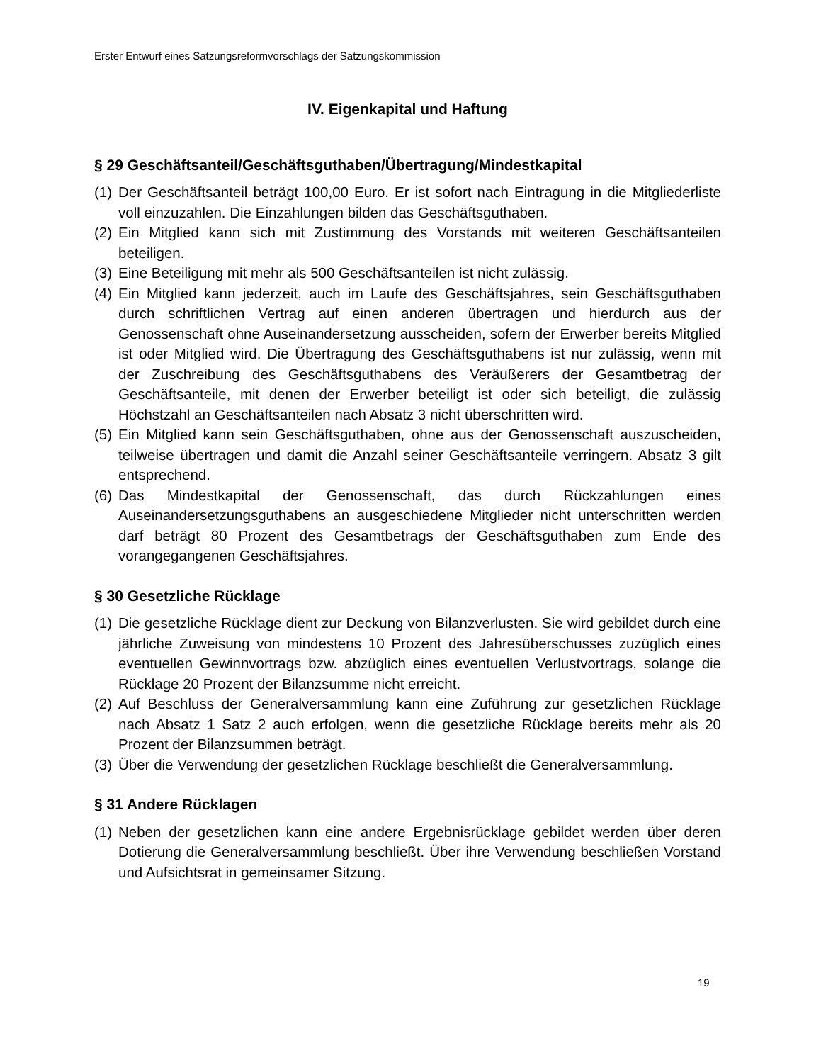Erster Entwurf eines Satzungsreformvorschlags der Satzungskommission
IV. Eigenkapital und Haftung
§ 29 Geschäftsanteil/Geschäftsguthaben/Übertragung/Mindestkapital
(1) Der Geschäftsanteil beträgt 100,00 Euro. Er ist sofort nach Eintragung in die Mitgliederliste voll einzuzahlen. Die Einzahlungen bilden das Geschäftsguthaben.
(2) Ein Mitglied kann sich mit Zustimmung des Vorstands mit weiteren Geschäftsanteilen beteiligen.
(3) Eine Beteiligung mit mehr als 500 Geschäftsanteilen ist nicht zulässig.
(4) Ein Mitglied kann jederzeit, auch im Laufe des Geschäftsjahres, sein Geschäftsguthaben durch schriftlichen Vertrag auf einen anderen übertragen und hierdurch aus der Genossenschaft ohne Auseinandersetzung ausscheiden, sofern der Erwerber bereits Mitglied ist oder Mitglied wird. Die Übertragung des Geschäftsguthabens ist nur zulässig, wenn mit der Zuschreibung des Geschäftsguthabens des Veräußerers der Gesamtbetrag der Geschäftsanteile, mit denen der Erwerber beteiligt ist oder sich beteiligt, die zulässig Höchstzahl an Geschäftsanteilen nach Absatz 3 nicht überschritten wird.
(5) Ein Mitglied kann sein Geschäftsguthaben, ohne aus der Genossenschaft auszuscheiden, teilweise übertragen und damit die Anzahl seiner Geschäftsanteile verringern. Absatz 3 gilt entsprechend.
(6) Das Mindestkapital der Genossenschaft, das durch Rückzahlungen eines Auseinandersetzungsguthabens an ausgeschiedene Mitglieder nicht unterschritten werden darf beträgt 80 Prozent des Gesamtbetrags der Geschäftsguthaben zum Ende des vorangegangenen Geschäftsjahres.
§ 30 Gesetzliche Rücklage
(1) Die gesetzliche Rücklage dient zur Deckung von Bilanzverlusten. Sie wird gebildet durch eine jährliche Zuweisung von mindestens 10 Prozent des Jahresüberschusses zuzüglich eines eventuellen Gewinnvortrags bzw. abzüglich eines eventuellen Verlustvortrags, solange die Rücklage 20 Prozent der Bilanzsumme nicht erreicht.
(2) Auf Beschluss der Generalversammlung kann eine Zuführung zur gesetzlichen Rücklage nach Absatz 1 Satz 2 auch erfolgen, wenn die gesetzliche Rücklage bereits mehr als 20 Prozent der Bilanzsummen beträgt.
(3) Über die Verwendung der gesetzlichen Rücklage beschließt die Generalversammlung.
§ 31 Andere Rücklagen
(1) Neben der gesetzlichen kann eine andere Ergebnisrücklage gebildet werden über deren Dotierung die Generalversammlung beschließt. Über ihre Verwendung beschließen Vorstand und Aufsichtsrat in gemeinsamer Sitzung.
19